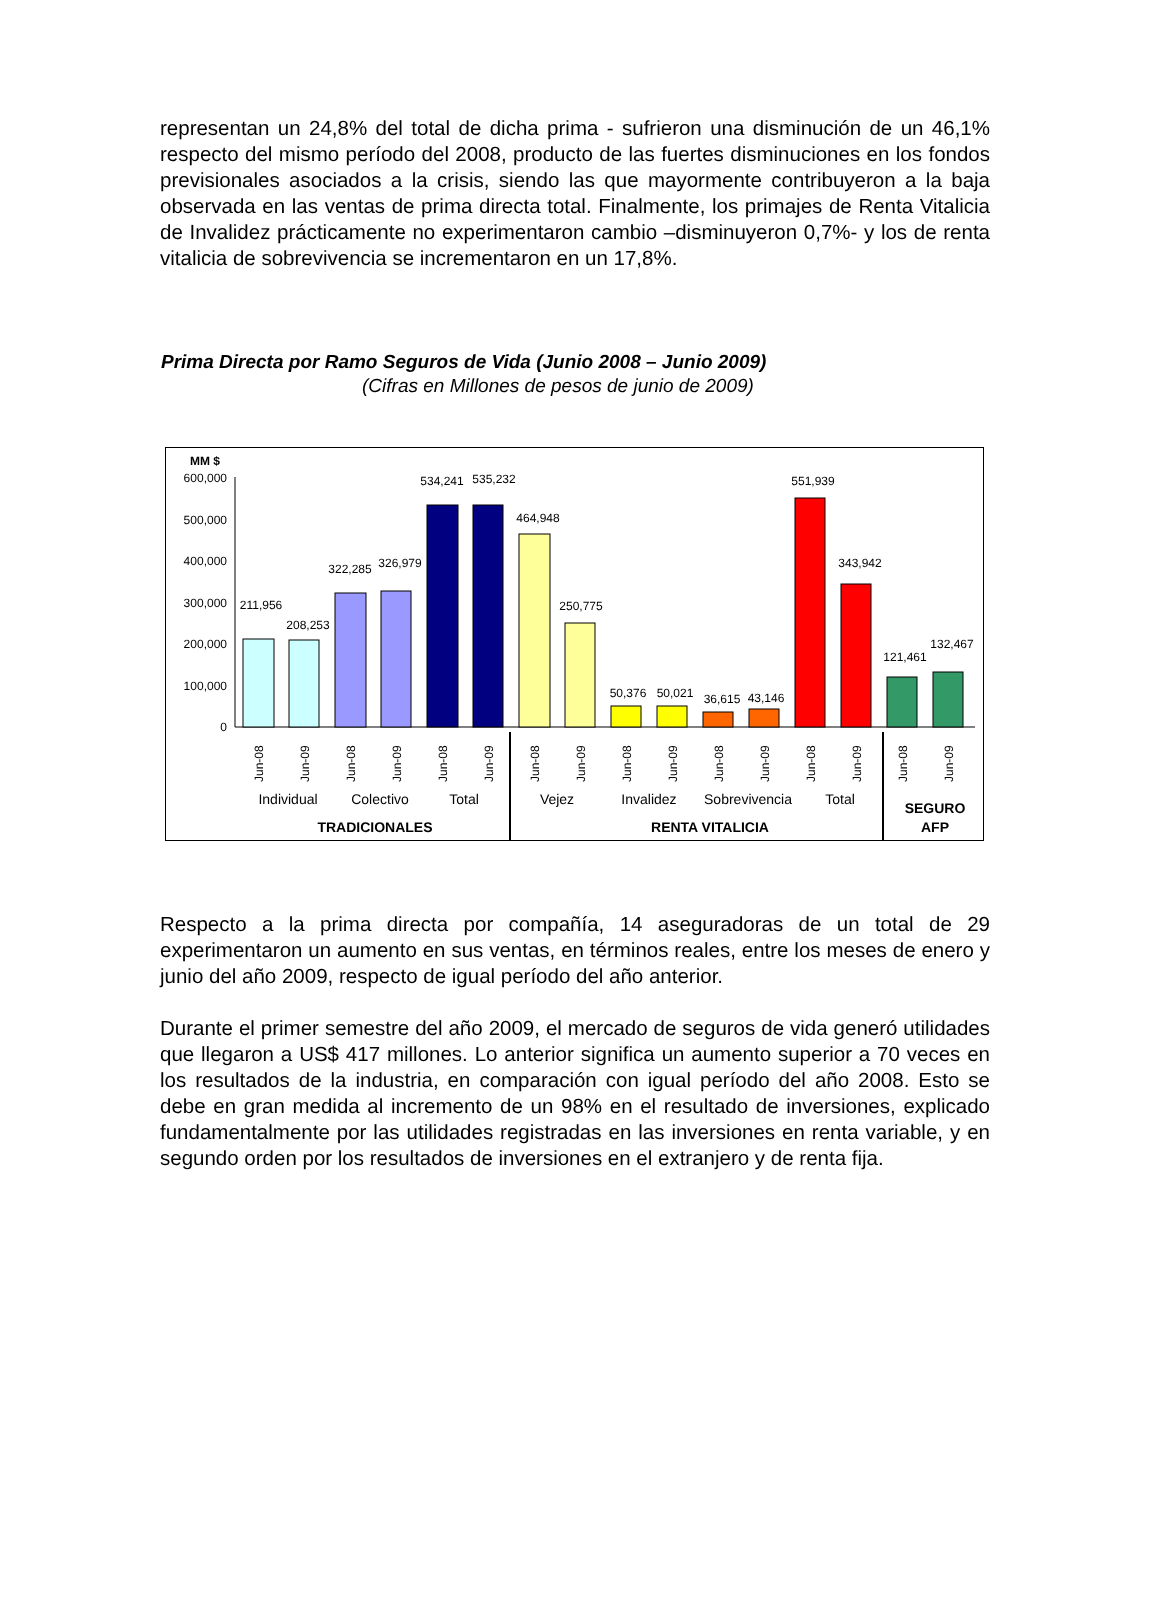representan un 24,8% del total de dicha prima - sufrieron una disminución de un 46,1% respecto del mismo período del 2008, producto de las fuertes disminuciones en los fondos previsionales asociados a la crisis, siendo las que mayormente contribuyeron a la baja observada en las ventas de prima directa total. Finalmente, los primajes de Renta Vitalicia de Invalidez prácticamente no experimentaron cambio –disminuyeron 0,7%- y los de renta vitalicia de sobrevivencia se incrementaron en un 17,8%.
Prima Directa por Ramo Seguros de Vida (Junio 2008 – Junio 2009)
(Cifras en Millones de pesos de junio de 2009)
MM $
600,000
500,000
400,000
300,000
200,000
100,000
0
211,956
208,253
322,285
326,979
534,241
535,232
464,948
250,775
50,376
50,021
36,615
43,146
551,939
343,942
121,461
132,467
Jun-08
Jun-09
Jun-08
Jun-09
Jun-08
Jun-09
Jun-08
Jun-09
Jun-08
Jun-09
Jun-08
Jun-09
Jun-08
Jun-09
Jun-08
Jun-09
Individual
Colectivo
Total
Vejez
Invalidez
Sobrevivencia
Total
TRADICIONALES
RENTA VITALICIA
SEGURO
AFP
Respecto a la prima directa por compañía, 14 aseguradoras de un total de 29 experimentaron un aumento en sus ventas, en términos reales, entre los meses de enero y junio del año 2009, respecto de igual período del año anterior.
Durante el primer semestre del año 2009, el mercado de seguros de vida generó utilidades que llegaron a US$ 417 millones. Lo anterior significa un aumento superior a 70 veces en los resultados de la industria, en comparación con igual período del año 2008. Esto se debe en gran medida al incremento de un 98% en el resultado de inversiones, explicado fundamentalmente por las utilidades registradas en las inversiones en renta variable, y en segundo orden por los resultados de inversiones en el extranjero y de renta fija.